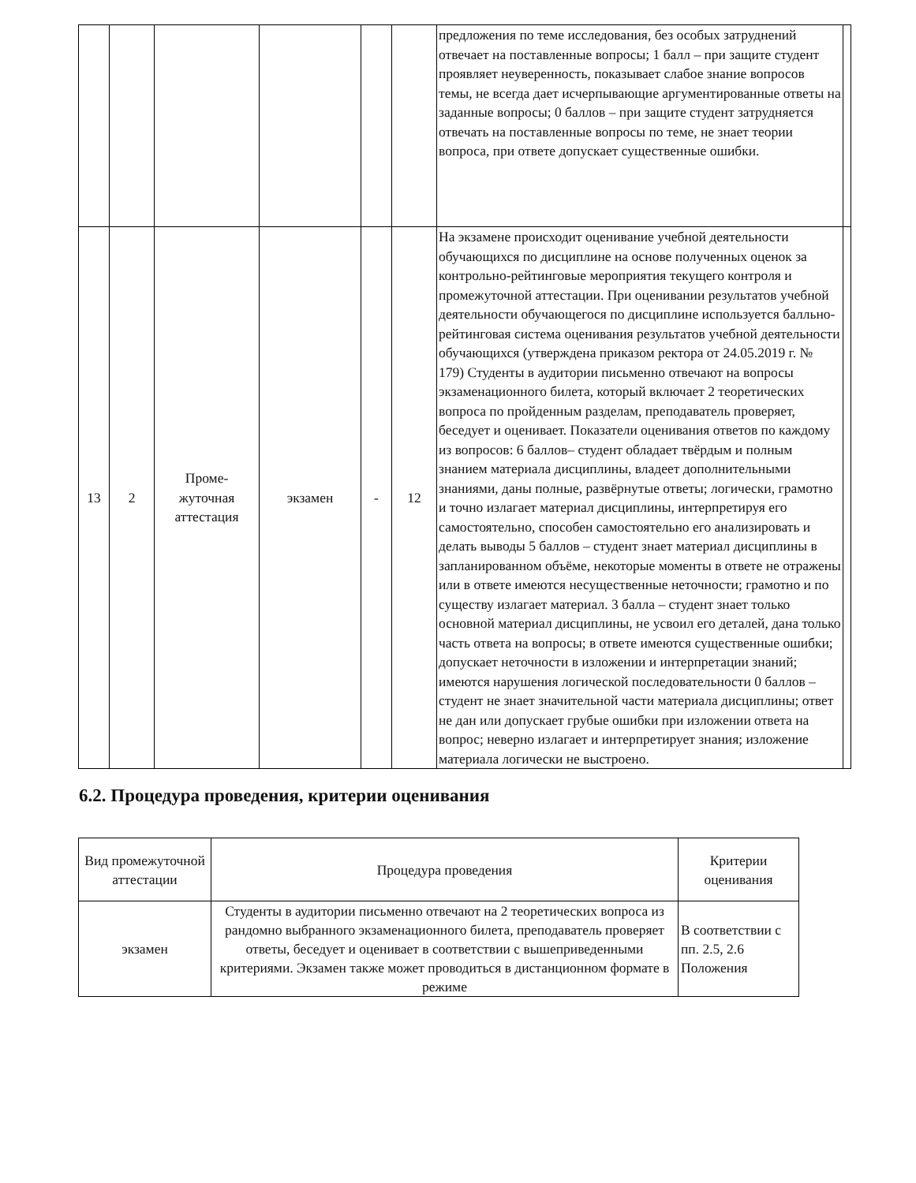| | | | | | | предложения по теме исследования, без особых затруднений отвечает на поставленные вопросы; 1 балл – при защите студент проявляет неуверенность, показывает слабое знание вопросов темы, не всегда дает исчерпывающие аргументированные ответы на заданные вопросы; 0 баллов – при защите студент затрудняется отвечать на поставленные вопросы по теме, не знает теории вопроса, при ответе допускает существенные ошибки. | |
| 13 | 2 | Проме- жуточная аттестация | экзамен | - | 12 | На экзамене происходит оценивание учебной деятельности обучающихся по дисциплине на основе полученных оценок за контрольно-рейтинговые мероприятия текущего контроля и промежуточной аттестации. При оценивании результатов учебной деятельности обучающегося по дисциплине используется балльно-рейтинговая система оценивания результатов учебной деятельности обучающихся (утверждена приказом ректора от 24.05.2019 г. № 179) Студенты в аудитории письменно отвечают на вопросы экзаменационного билета, который включает 2 теоретических вопроса по пройденным разделам, преподаватель проверяет, беседует и оценивает. Показатели оценивания ответов по каждому из вопросов: 6 баллов– студент обладает твёрдым и полным знанием материала дисциплины, владеет дополнительными знаниями, даны полные, развёрнутые ответы; логически, грамотно и точно излагает материал дисциплины, интерпретируя его самостоятельно, способен самостоятельно его анализировать и делать выводы 5 баллов – студент знает материал дисциплины в запланированном объёме, некоторые моменты в ответе не отражены или в ответе имеются несущественные неточности; грамотно и по существу излагает материал. 3 балла – студент знает только основной материал дисциплины, не усвоил его деталей, дана только часть ответа на вопросы; в ответе имеются существенные ошибки; допускает неточности в изложении и интерпретации знаний; имеются нарушения логической последовательности 0 баллов – студент не знает значительной части материала дисциплины; ответ не дан или допускает грубые ошибки при изложении ответа на вопрос; неверно излагает и интерпретирует знания; изложение материала логически не выстроено. | |
6.2. Процедура проведения, критерии оценивания
| Вид промежуточной аттестации | Процедура проведения | Критерии оценивания |
| --- | --- | --- |
| экзамен | Студенты в аудитории письменно отвечают на 2 теоретических вопроса из рандомно выбранного экзаменационного билета, преподаватель проверяет ответы, беседует и оценивает в соответствии с вышеприведенными критериями. Экзамен также может проводиться в дистанционном формате в режиме | В соответствии с пп. 2.5, 2.6 Положения |